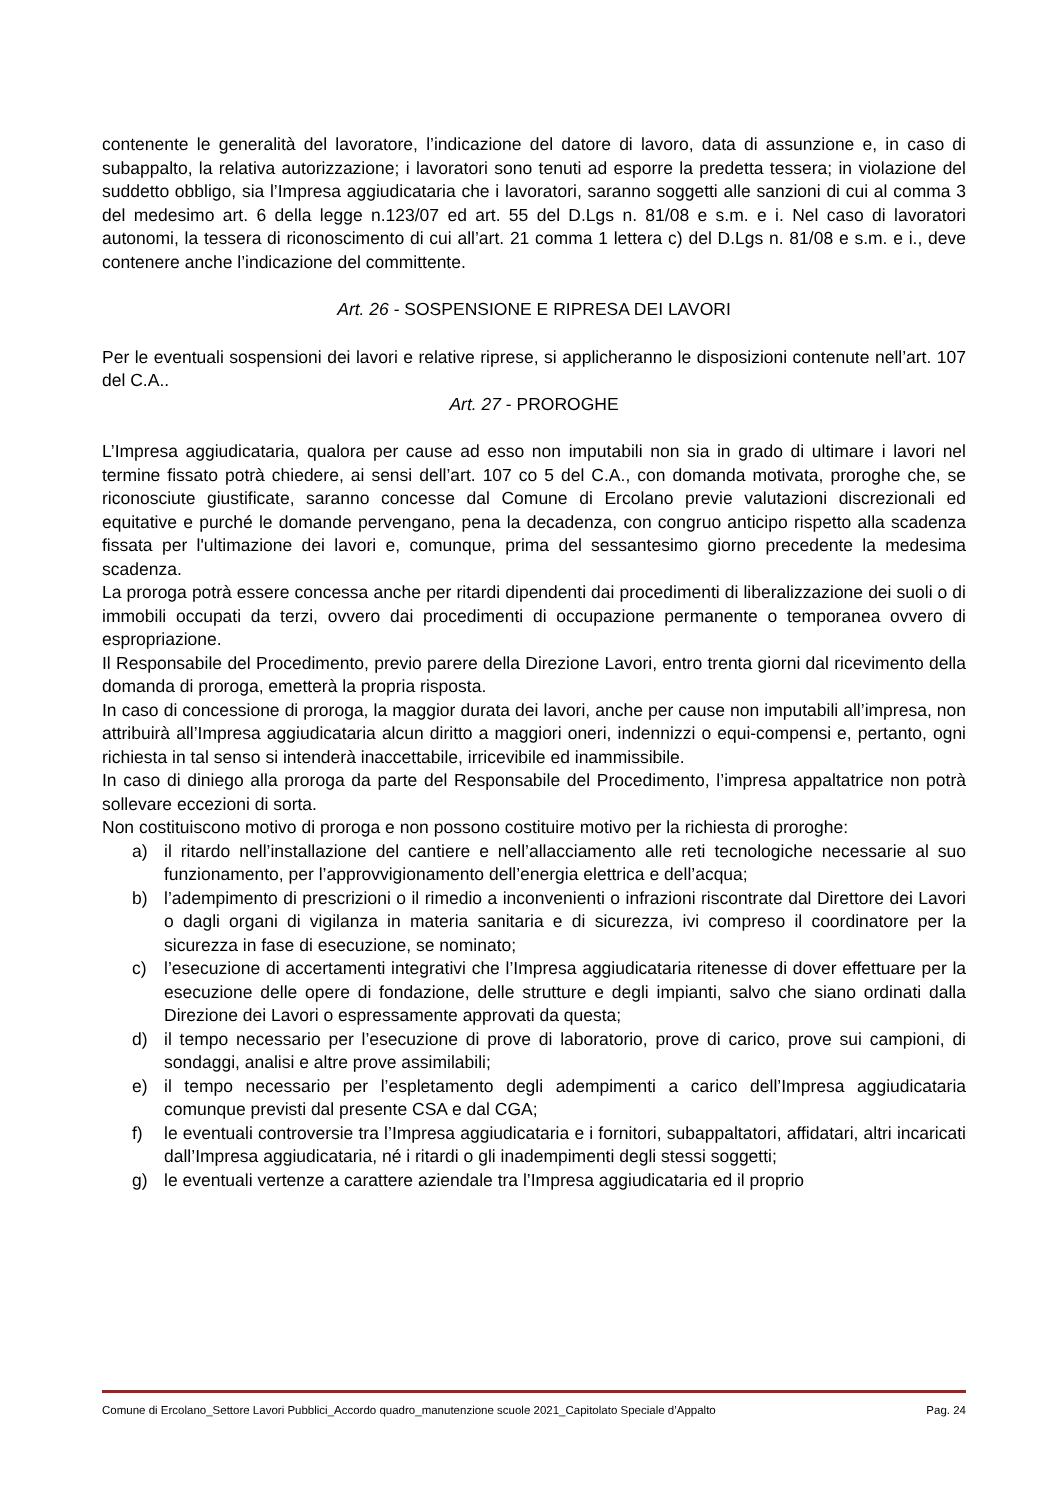contenente le generalità del lavoratore, l’indicazione del datore di lavoro, data di assunzione e, in caso di subappalto, la relativa autorizzazione; i lavoratori sono tenuti ad esporre la predetta tessera; in violazione del suddetto obbligo, sia l’Impresa aggiudicataria che i lavoratori, saranno soggetti alle sanzioni di cui al comma 3 del medesimo art. 6 della legge n.123/07 ed art. 55 del D.Lgs n. 81/08 e s.m. e i. Nel caso di lavoratori autonomi, la tessera di riconoscimento di cui all’art. 21 comma 1 lettera c) del D.Lgs n. 81/08 e s.m. e i., deve contenere anche l’indicazione del committente.
Art. 26 - SOSPENSIONE E RIPRESA DEI LAVORI
Per le eventuali sospensioni dei lavori e relative riprese, si applicheranno le disposizioni contenute nell’art. 107 del C.A..
Art. 27 - PROROGHE
L’Impresa aggiudicataria, qualora per cause ad esso non imputabili non sia in grado di ultimare i lavori nel termine fissato potrà chiedere, ai sensi dell’art. 107 co 5 del C.A., con domanda motivata, proroghe che, se riconosciute giustificate, saranno concesse dal Comune di Ercolano previe valutazioni discrezionali ed equitative e purché le domande pervengano, pena la decadenza, con congruo anticipo rispetto alla scadenza fissata per l'ultimazione dei lavori e, comunque, prima del sessantesimo giorno precedente la medesima scadenza.
La proroga potrà essere concessa anche per ritardi dipendenti dai procedimenti di liberalizzazione dei suoli o di immobili occupati da terzi, ovvero dai procedimenti di occupazione permanente o temporanea ovvero di espropriazione.
Il Responsabile del Procedimento, previo parere della Direzione Lavori, entro trenta giorni dal ricevimento della domanda di proroga, emetterà la propria risposta.
In caso di concessione di proroga, la maggior durata dei lavori, anche per cause non imputabili all’impresa, non attribuirà all’Impresa aggiudicataria alcun diritto a maggiori oneri, indennizzi o equi-compensi e, pertanto, ogni richiesta in tal senso si intenderà inaccettabile, irricevibile ed inammissibile.
In caso di diniego alla proroga da parte del Responsabile del Procedimento, l’impresa appaltatrice non potrà sollevare eccezioni di sorta.
Non costituiscono motivo di proroga e non possono costituire motivo per la richiesta di proroghe:
a) il ritardo nell’installazione del cantiere e nell’allacciamento alle reti tecnologiche necessarie al suo funzionamento, per l’approvvigionamento dell’energia elettrica e dell’acqua;
b) l’adempimento di prescrizioni o il rimedio a inconvenienti o infrazioni riscontrate dal Direttore dei Lavori o dagli organi di vigilanza in materia sanitaria e di sicurezza, ivi compreso il coordinatore per la sicurezza in fase di esecuzione, se nominato;
c) l’esecuzione di accertamenti integrativi che l’Impresa aggiudicataria ritenesse di dover effettuare per la esecuzione delle opere di fondazione, delle strutture e degli impianti, salvo che siano ordinati dalla Direzione dei Lavori o espressamente approvati da questa;
d) il tempo necessario per l’esecuzione di prove di laboratorio, prove di carico, prove sui campioni, di sondaggi, analisi e altre prove assimilabili;
e) il tempo necessario per l’espletamento degli adempimenti a carico dell’Impresa aggiudicataria comunque previsti dal presente CSA e dal CGA;
f) le eventuali controversie tra l’Impresa aggiudicataria e i fornitori, subappaltatori, affidatari, altri incaricati dall’Impresa aggiudicataria, né i ritardi o gli inadempimenti degli stessi soggetti;
g) le eventuali vertenze a carattere aziendale tra l’Impresa aggiudicataria ed il proprio
Comune di Ercolano_Settore Lavori Pubblici_Accordo quadro_manutenzione scuole 2021_Capitolato Speciale d’Appalto Pag. 24